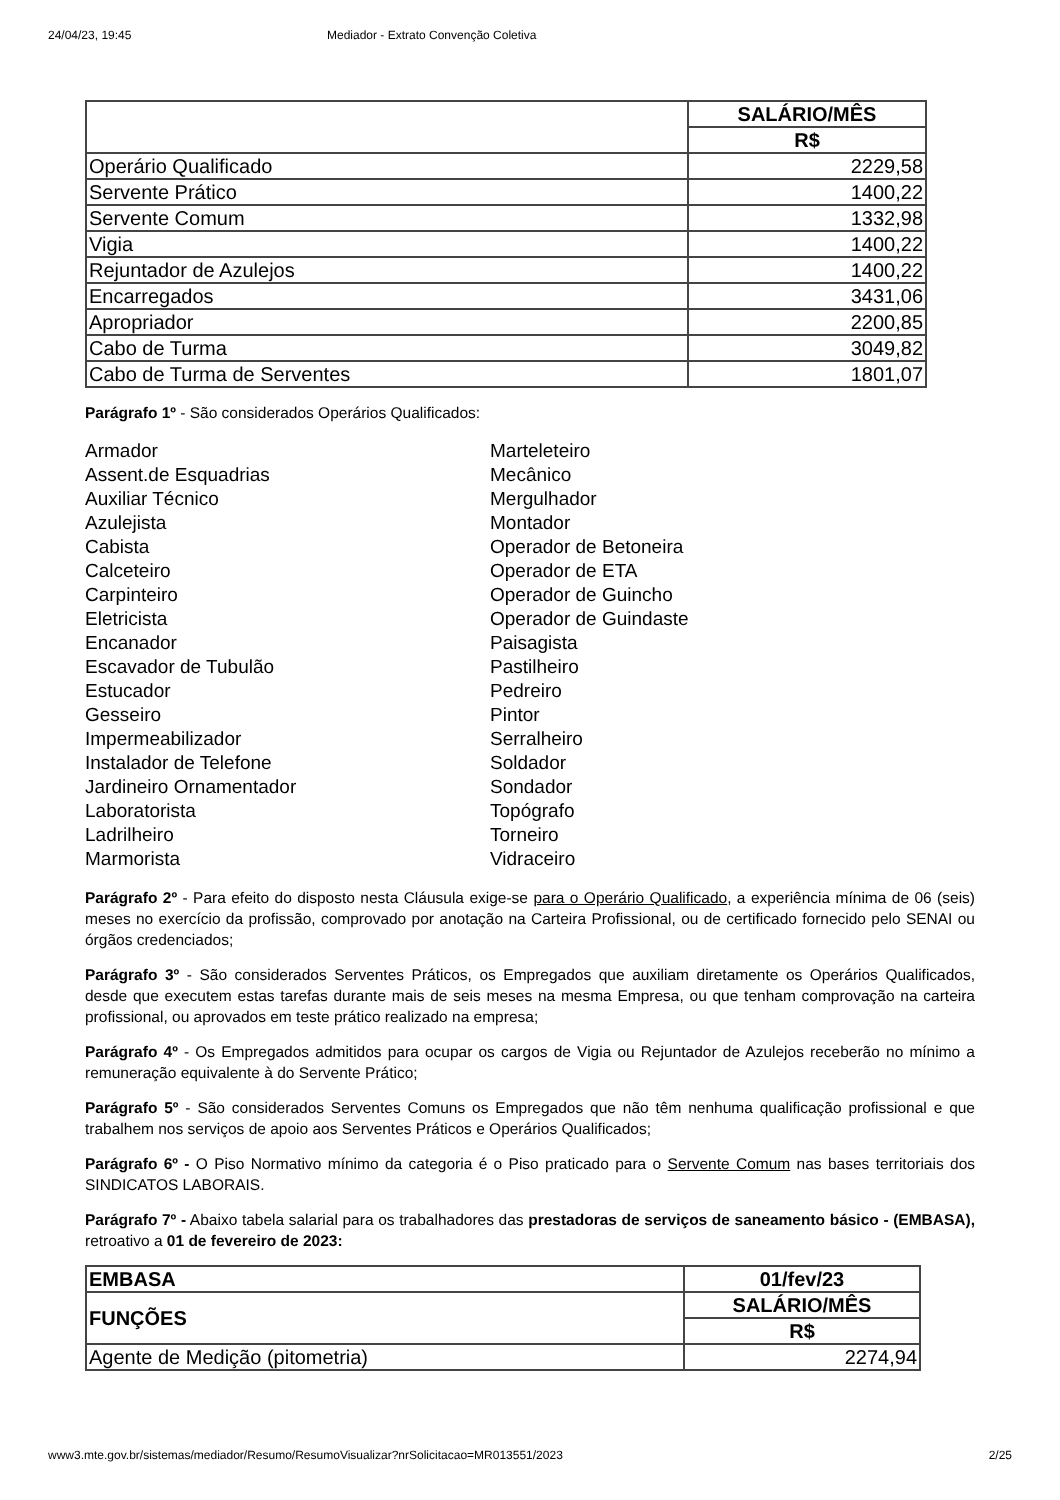24/04/23, 19:45 Mediador - Extrato Convenção Coletiva
| | SALÁRIO/MÊS |
| | R$ |
| Operário Qualificado | 2229,58 |
| Servente Prático | 1400,22 |
| Servente Comum | 1332,98 |
| Vigia | 1400,22 |
| Rejuntador de Azulejos | 1400,22 |
| Encarregados | 3431,06 |
| Apropriador | 2200,85 |
| Cabo de Turma | 3049,82 |
| Cabo de Turma de Serventes | 1801,07 |
Parágrafo 1º - São considerados Operários Qualificados:
Armador
Assent.de Esquadrias
Auxiliar Técnico
Azulejista
Cabista
Calceteiro
Carpinteiro
Eletricista
Encanador
Escavador de Tubulão
Estucador
Gesseiro
Impermeabilizador
Instalador de Telefone
Jardineiro Ornamentador
Laboratorista
Ladrilheiro
Marmorista
Marteleteiro
Mecânico
Mergulhador
Montador
Operador de Betoneira
Operador de ETA
Operador de Guincho
Operador de Guindaste
Paisagista
Pastilheiro
Pedreiro
Pintor
Serralheiro
Soldador
Sondador
Topógrafo
Torneiro
Vidraceiro
Parágrafo 2º - Para efeito do disposto nesta Cláusula exige-se para o Operário Qualificado, a experiência mínima de 06 (seis) meses no exercício da profissão, comprovado por anotação na Carteira Profissional, ou de certificado fornecido pelo SENAI ou órgãos credenciados;
Parágrafo 3º - São considerados Serventes Práticos, os Empregados que auxiliam diretamente os Operários Qualificados, desde que executem estas tarefas durante mais de seis meses na mesma Empresa, ou que tenham comprovação na carteira profissional, ou aprovados em teste prático realizado na empresa;
Parágrafo 4º - Os Empregados admitidos para ocupar os cargos de Vigia ou Rejuntador de Azulejos receberão no mínimo a remuneração equivalente à do Servente Prático;
Parágrafo 5º - São considerados Serventes Comuns os Empregados que não têm nenhuma qualificação profissional e que trabalhem nos serviços de apoio aos Serventes Práticos e Operários Qualificados;
Parágrafo 6º - O Piso Normativo mínimo da categoria é o Piso praticado para o Servente Comum nas bases territoriais dos SINDICATOS LABORAIS.
Parágrafo 7º - Abaixo tabela salarial para os trabalhadores das prestadoras de serviços de saneamento básico - (EMBASA), retroativo a 01 de fevereiro de 2023:
| EMBASA | 01/fev/23 |
| FUNÇÕES | SALÁRIO/MÊS |
| | R$ |
| Agente de Medição (pitometria) | 2274,94 |
www3.mte.gov.br/sistemas/mediador/Resumo/ResumoVisualizar?nrSolicitacao=MR013551/2023 2/25